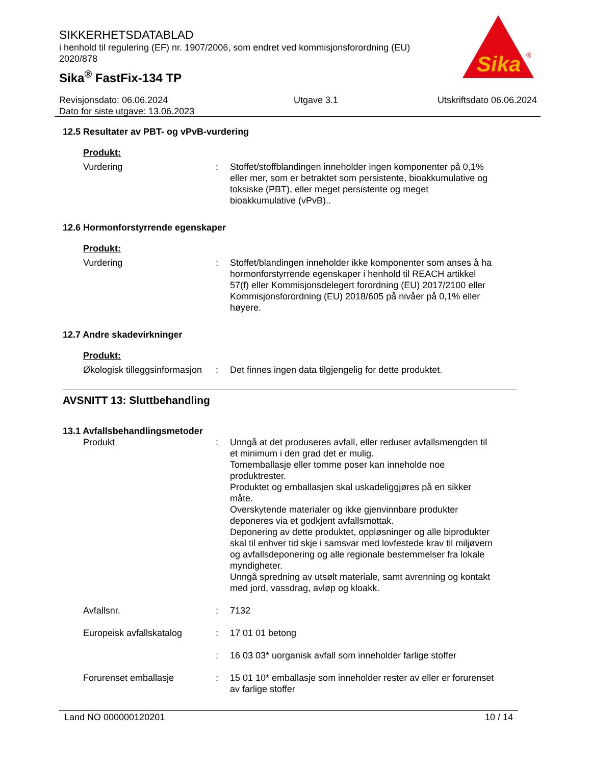SIKKERHETSDATABLAD
i henhold til regulering (EF) nr. 1907/2006, som endret ved kommisjonsforordning (EU) 2020/878
Sika<sup>®</sup> FastFix-134 TP
Sika
®
Revisjonsdato: 06.06.2024
Dato for siste utgave: 13.06.2023
Utgave 3.1 Utskriftsdato 06.06.2024
12.5 Resultater av PBT- og vPvB-vurdering
Produkt:
Vurdering : Stoffet/stoffblandingen inneholder ingen komponenter på 0,1% eller mer, som er betraktet som persistente, bioakkumulative og toksiske (PBT), eller meget persistente og meget bioakkumulative (vPvB)..
12.6 Hormonforstyrrende egenskaper
Produkt:
Vurdering : Stoffet/blandingen inneholder ikke komponenter som anses å ha hormonforstyrrende egenskaper i henhold til REACH artikkel 57(f) eller Kommisjonsdelegert forordning (EU) 2017/2100 eller Kommisjonsforordning (EU) 2018/605 på nivåer på 0,1% eller høyere.
12.7 Andre skadevirkninger
Produkt:
Økologisk tilleggsinformasjon
: Det finnes ingen data tilgjengelig for dette produktet.
AVSNITT 13: Sluttbehandling
13.1 Avfallsbehandlingsmetoder
Produkt : Unngå at det produseres avfall, eller reduser avfallsmengden til et minimum i den grad det er mulig.
Tomemballasje eller tomme poser kan inneholde noe produktrester.
Produktet og emballasjen skal uskadeliggjøres på en sikker måte.
Overskytende materialer og ikke gjenvinnbare produkter deponeres via et godkjent avfallsmottak.
Deponering av dette produktet, oppløsninger og alle biprodukter skal til enhver tid skje i samsvar med lovfestede krav til miljøvern og avfallsdeponering og alle regionale bestemmelser fra lokale myndigheter.
Unngå spredning av utsølt materiale, samt avrenning og kontakt med jord, vassdrag, avløp og kloakk.
Avfallsnr. : 7132
Europeisk avfallskatalog : 17 01 01 betong
: 16 03 03* uorganisk avfall som inneholder farlige stoffer
Forurenset emballasje : 15 01 10* emballasje som inneholder rester av eller er forurenset av farlige stoffer
Land NO 000000120201 10 / 14